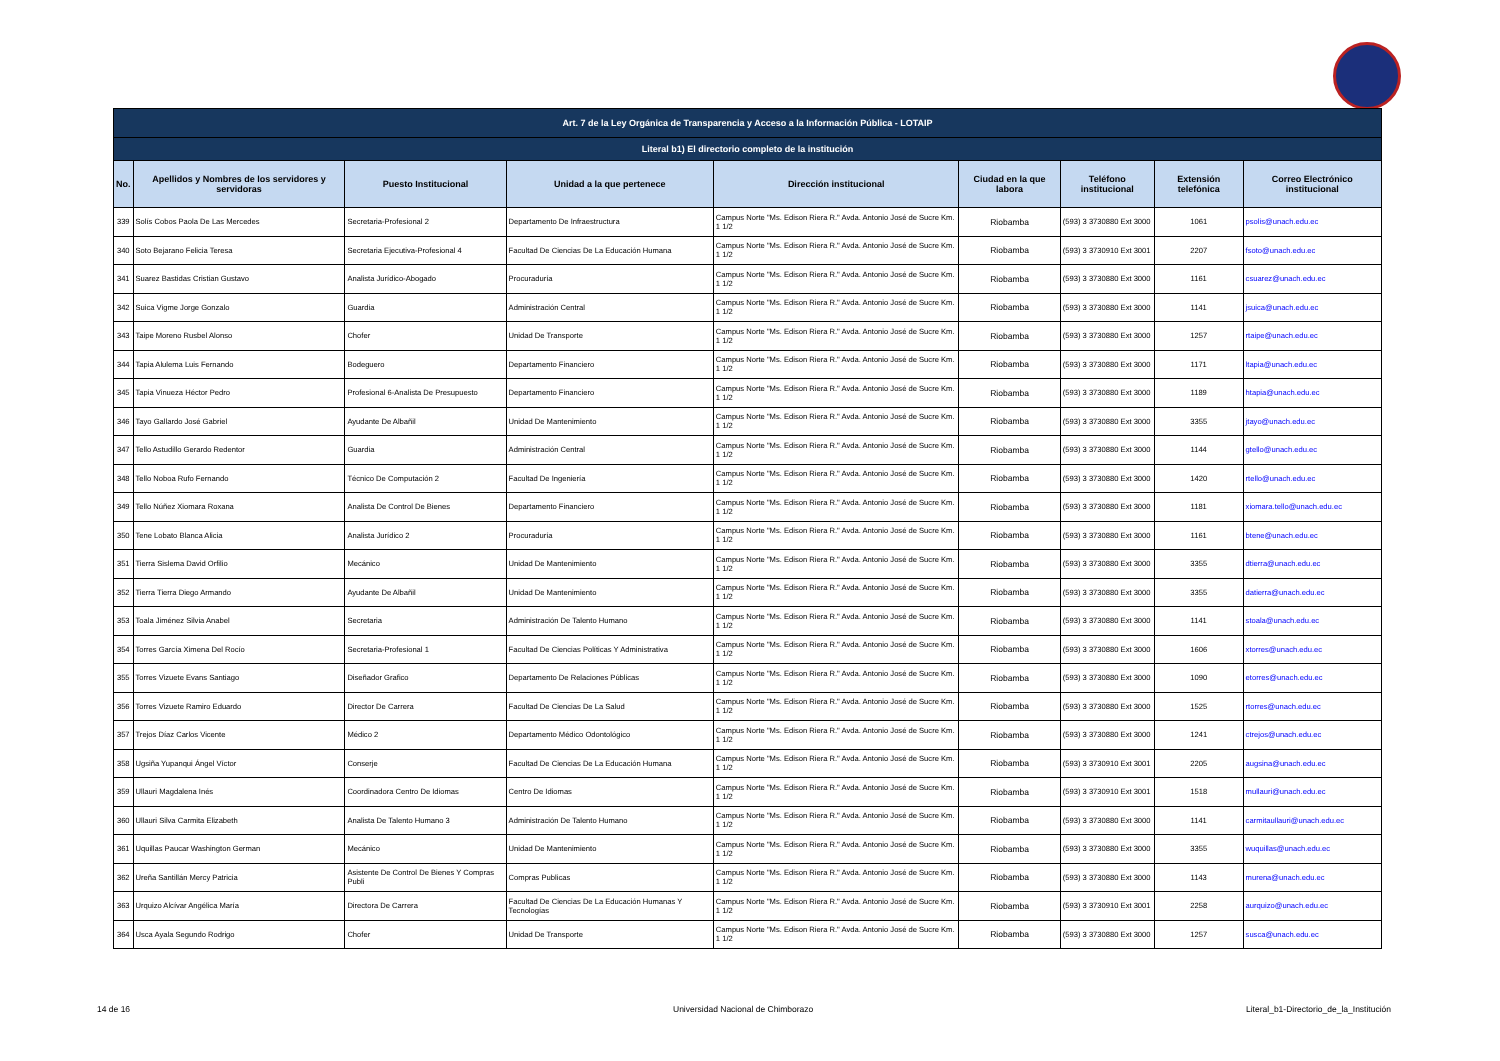| Art. 7 de la Ley Orgánica de Transparencia y Acceso a la Información Pública - LOTAIP | | | | | | | | |
| Literal b1) El directorio completo de la institución | | | | | | | | |
| No. | Apellidos y Nombres de los servidores y servidoras | Puesto Institucional | Unidad a la que pertenece | Dirección institucional | Ciudad en la que labora | Teléfono institucional | Extensión telefónica | Correo Electrónico institucional |
| 339 | Solís Cobos Paola De Las Mercedes | Secretaria-Profesional 2 | Departamento De Infraestructura | Campus Norte "Ms. Edison Riera R." Avda. Antonio José de Sucre Km. 1 1/2 | Riobamba | (593) 3 3730880 Ext 3000 | 1061 | psolis@unach.edu.ec |
| 340 | Soto Bejarano Felicia Teresa | Secretaria Ejecutiva-Profesional 4 | Facultad De Ciencias De La Educación Humana | Campus Norte "Ms. Edison Riera R." Avda. Antonio José de Sucre Km. 1 1/2 | Riobamba | (593) 3 3730910 Ext 3001 | 2207 | fsoto@unach.edu.ec |
| 341 | Suarez Bastidas Cristian Gustavo | Analista Jurídico-Abogado | Procuraduría | Campus Norte "Ms. Edison Riera R." Avda. Antonio José de Sucre Km. 1 1/2 | Riobamba | (593) 3 3730880 Ext 3000 | 1161 | csuarez@unach.edu.ec |
| 342 | Suica Vigme Jorge Gonzalo | Guardia | Administración Central | Campus Norte "Ms. Edison Riera R." Avda. Antonio José de Sucre Km. 1 1/2 | Riobamba | (593) 3 3730880 Ext 3000 | 1141 | jsuica@unach.edu.ec |
| 343 | Taipe Moreno Rusbel Alonso | Chofer | Unidad De Transporte | Campus Norte "Ms. Edison Riera R." Avda. Antonio José de Sucre Km. 1 1/2 | Riobamba | (593) 3 3730880 Ext 3000 | 1257 | rtaipe@unach.edu.ec |
| 344 | Tapia Alulema Luis Fernando | Bodeguero | Departamento Financiero | Campus Norte "Ms. Edison Riera R." Avda. Antonio José de Sucre Km. 1 1/2 | Riobamba | (593) 3 3730880 Ext 3000 | 1171 | ltapia@unach.edu.ec |
| 345 | Tapia Vinueza Héctor Pedro | Profesional 6-Analista De Presupuesto | Departamento Financiero | Campus Norte "Ms. Edison Riera R." Avda. Antonio José de Sucre Km. 1 1/2 | Riobamba | (593) 3 3730880 Ext 3000 | 1189 | htapia@unach.edu.ec |
| 346 | Tayo Gallardo José Gabriel | Ayudante De Albañil | Unidad De Mantenimiento | Campus Norte "Ms. Edison Riera R." Avda. Antonio José de Sucre Km. 1 1/2 | Riobamba | (593) 3 3730880 Ext 3000 | 3355 | jtayo@unach.edu.ec |
| 347 | Tello Astudillo Gerardo Redentor | Guardia | Administración Central | Campus Norte "Ms. Edison Riera R." Avda. Antonio José de Sucre Km. 1 1/2 | Riobamba | (593) 3 3730880 Ext 3000 | 1144 | gtello@unach.edu.ec |
| 348 | Tello Noboa Rufo Fernando | Técnico De Computación 2 | Facultad De Ingeniería | Campus Norte "Ms. Edison Riera R." Avda. Antonio José de Sucre Km. 1 1/2 | Riobamba | (593) 3 3730880 Ext 3000 | 1420 | rtello@unach.edu.ec |
| 349 | Tello Núñez Xiomara Roxana | Analista De Control De Bienes | Departamento Financiero | Campus Norte "Ms. Edison Riera R." Avda. Antonio José de Sucre Km. 1 1/2 | Riobamba | (593) 3 3730880 Ext 3000 | 1181 | xiomara.tello@unach.edu.ec |
| 350 | Tene Lobato Blanca Alicia | Analista Jurídico 2 | Procuraduría | Campus Norte "Ms. Edison Riera R." Avda. Antonio José de Sucre Km. 1 1/2 | Riobamba | (593) 3 3730880 Ext 3000 | 1161 | btene@unach.edu.ec |
| 351 | Tierra Sislema David Orfilio | Mecánico | Unidad De Mantenimiento | Campus Norte "Ms. Edison Riera R." Avda. Antonio José de Sucre Km. 1 1/2 | Riobamba | (593) 3 3730880 Ext 3000 | 3355 | dtierra@unach.edu.ec |
| 352 | Tierra Tierra Diego Armando | Ayudante De Albañil | Unidad De Mantenimiento | Campus Norte "Ms. Edison Riera R." Avda. Antonio José de Sucre Km. 1 1/2 | Riobamba | (593) 3 3730880 Ext 3000 | 3355 | datierra@unach.edu.ec |
| 353 | Toala Jiménez Silvia Anabel | Secretaria | Administración De Talento Humano | Campus Norte "Ms. Edison Riera R." Avda. Antonio José de Sucre Km. 1 1/2 | Riobamba | (593) 3 3730880 Ext 3000 | 1141 | stoala@unach.edu.ec |
| 354 | Torres García Ximena Del Rocío | Secretaria-Profesional 1 | Facultad De Ciencias Políticas Y Administrativa | Campus Norte "Ms. Edison Riera R." Avda. Antonio José de Sucre Km. 1 1/2 | Riobamba | (593) 3 3730880 Ext 3000 | 1606 | xtorres@unach.edu.ec |
| 355 | Torres Vizuete Evans Santiago | Diseñador Grafico | Departamento De Relaciones Públicas | Campus Norte "Ms. Edison Riera R." Avda. Antonio José de Sucre Km. 1 1/2 | Riobamba | (593) 3 3730880 Ext 3000 | 1090 | etorres@unach.edu.ec |
| 356 | Torres Vizuete Ramiro Eduardo | Director De Carrera | Facultad De Ciencias De La Salud | Campus Norte "Ms. Edison Riera R." Avda. Antonio José de Sucre Km. 1 1/2 | Riobamba | (593) 3 3730880 Ext 3000 | 1525 | rtorres@unach.edu.ec |
| 357 | Trejos Díaz Carlos Vicente | Médico 2 | Departamento Médico Odontológico | Campus Norte "Ms. Edison Riera R." Avda. Antonio José de Sucre Km. 1 1/2 | Riobamba | (593) 3 3730880 Ext 3000 | 1241 | ctrejos@unach.edu.ec |
| 358 | Ugsiña Yupanqui Ángel Víctor | Conserje | Facultad De Ciencias De La Educación Humana | Campus Norte "Ms. Edison Riera R." Avda. Antonio José de Sucre Km. 1 1/2 | Riobamba | (593) 3 3730910 Ext 3001 | 2205 | augsina@unach.edu.ec |
| 359 | Ullauri Magdalena Inés | Coordinadora Centro De Idiomas | Centro De Idiomas | Campus Norte "Ms. Edison Riera R." Avda. Antonio José de Sucre Km. 1 1/2 | Riobamba | (593) 3 3730910 Ext 3001 | 1518 | mullauri@unach.edu.ec |
| 360 | Ullauri Silva Carmita Elizabeth | Analista De Talento Humano 3 | Administración De Talento Humano | Campus Norte "Ms. Edison Riera R." Avda. Antonio José de Sucre Km. 1 1/2 | Riobamba | (593) 3 3730880 Ext 3000 | 1141 | carmitaullauri@unach.edu.ec |
| 361 | Uquillas Paucar Washington German | Mecánico | Unidad De Mantenimiento | Campus Norte "Ms. Edison Riera R." Avda. Antonio José de Sucre Km. 1 1/2 | Riobamba | (593) 3 3730880 Ext 3000 | 3355 | wuquillas@unach.edu.ec |
| 362 | Ureña Santillán Mercy Patricia | Asistente De Control De Bienes Y Compras Publi | Compras Publicas | Campus Norte "Ms. Edison Riera R." Avda. Antonio José de Sucre Km. 1 1/2 | Riobamba | (593) 3 3730880 Ext 3000 | 1143 | murena@unach.edu.ec |
| 363 | Urquizo Alcívar Angélica María | Directora De Carrera | Facultad De Ciencias De La Educación Humanas Y Tecnologías | Campus Norte "Ms. Edison Riera R." Avda. Antonio José de Sucre Km. 1 1/2 | Riobamba | (593) 3 3730910 Ext 3001 | 2258 | aurquizo@unach.edu.ec |
| 364 | Usca Ayala Segundo Rodrigo | Chofer | Unidad De Transporte | Campus Norte "Ms. Edison Riera R." Avda. Antonio José de Sucre Km. 1 1/2 | Riobamba | (593) 3 3730880 Ext 3000 | 1257 | susca@unach.edu.ec |
14 de 16
Universidad Nacional de Chimborazo
Literal_b1-Directorio_de_la_Institución